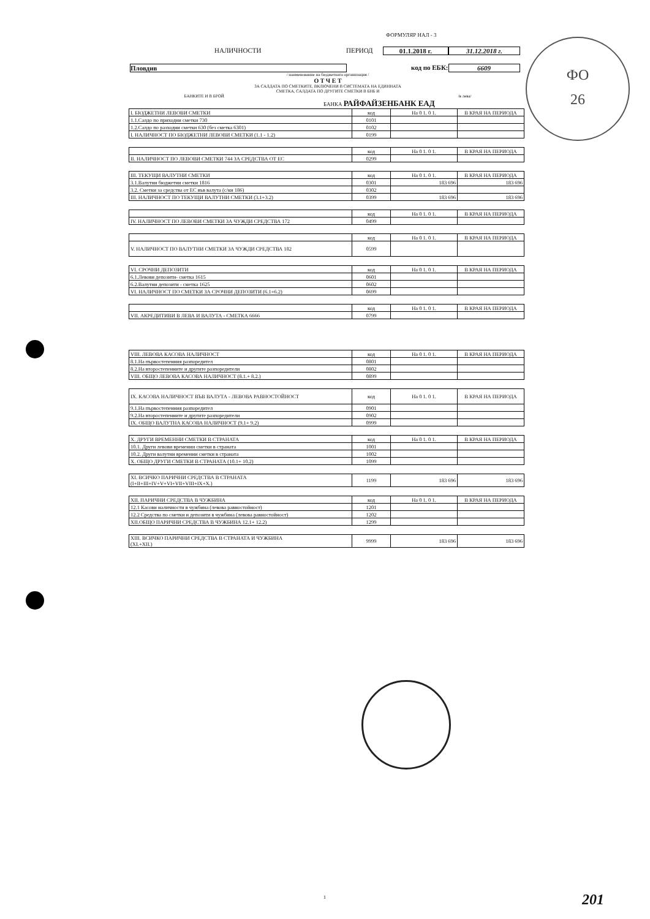ФОРМУЛЯР НАЛ - 3
НАЛИЧНОСТИ ПЕРИОД 01.1.2018 г. 31.12.2018 г.
Пловдив код по ЕБК: 6609
/ наименование на бюджетната организация /
О Т Ч Е Т
ЗА САЛДАТА ПО СМЕТКИТЕ, ВКЛЮЧЕНИ В СИСТЕМАТА НА ЕДИННАТА
СМЕТКА, САЛДАТА ПО ДРУГИТЕ СМЕТКИ В БНБ И
БАНКИТЕ И В БРОЙ /в лева/
БАНКА РАЙФАЙЗЕНБАНК ЕАД
| I. БЮДЖЕТНИ ЛЕВОВИ СМЕТКИ | код | На 0 1. 0 1. | В КРАЯ НА ПЕРИОДА |
| 1.1.Салдо по приходни сметки 730 | 0101 | | |
| 1.2.Салдо по разходни сметки 630 (без сметка 6301) | 0102 | | |
| I. НАЛИЧНОСТ ПО БЮДЖЕТНИ ЛЕВОВИ СМЕТКИ (1.1 - 1.2) | 0199 | | |
| | код | На 0 1. 0 1. | В КРАЯ НА ПЕРИОДА |
| II. НАЛИЧНОСТ ПО ЛЕВОВИ СМЕТКИ 744 ЗА СРЕДСТВА ОТ ЕС | 0299 | | |
| III. ТЕКУЩИ ВАЛУТНИ СМЕТКИ | код | На 0 1. 0 1. | В КРАЯ НА ПЕРИОДА |
| 3.1.Валутни бюджетни сметки 1816 | 0301 | 183 696 | 183 696 |
| 3.2. Сметки за средства от ЕС във валута (с/ки 186) | 0302 | | |
| III. НАЛИЧНОСТ ПО ТЕКУЩИ ВАЛУТНИ СМЕТКИ (3.1+3.2) | 0399 | 183 696 | 183 696 |
| | код | На 0 1. 0 1. | В КРАЯ НА ПЕРИОДА |
| IV. НАЛИЧНОСТ ПО ЛЕВОВИ СМЕТКИ ЗА ЧУЖДИ СРЕДСТВА 172 | 0499 | | |
| | код | На 0 1. 0 1. | В КРАЯ НА ПЕРИОДА |
| V. НАЛИЧНОСТ ПО ВАЛУТНИ СМЕТКИ ЗА ЧУЖДИ СРЕДСТВА 182 | 0599 | | |
| VI. СРОЧНИ ДЕПОЗИТИ | код | На 0 1. 0 1. | В КРАЯ НА ПЕРИОДА |
| 6.1.Левови депозити- сметка 1615 | 0601 | | |
| 6.2.Валутни депозити - сметка 1625 | 0602 | | |
| VI. НАЛИЧНОСТ ПО СМЕТКИ ЗА СРОЧНИ ДЕПОЗИТИ (6.1+6.2) | 0699 | | |
| | код | На 0 1. 0 1. | В КРАЯ НА ПЕРИОДА |
| VII. АКРЕДИТИВИ В ЛЕВА И ВАЛУТА - СМЕТКА 6666 | 0799 | | |
| VIII. ЛЕВОВА КАСОВА НАЛИЧНОСТ | код | На 0 1. 0 1. | В КРАЯ НА ПЕРИОДА |
| 8.1.На първостепенния разпоредител | 0801 | | |
| 8.2.На второстепенните и другите разпоредители | 0802 | | |
| VIII. ОБЩО ЛЕВОВА КАСОВА НАЛИЧНОСТ (8.1.+ 8.2.) | 0899 | | |
| IX. КАСОВА НАЛИЧНОСТ ВЪВ ВАЛУТА - ЛЕВОВА РАВНОСТОЙНОСТ | код | На 0 1. 0 1. | В КРАЯ НА ПЕРИОДА |
| 9.1.На първостепенния разпоредител | 0901 | | |
| 9.2.На второстепенните и другите разпоредители | 0902 | | |
| IX. ОБЩО ВАЛУТНА КАСОВА НАЛИЧНОСТ (9.1+ 9.2) | 0999 | | |
| X. ДРУГИ ВРЕМЕННИ СМЕТКИ В СТРАНАТА | код | На 0 1. 0 1. | В КРАЯ НА ПЕРИОДА |
| 10.1. Други левови временни сметки в страната | 1001 | | |
| 10.2. Други валутни временни сметки в страната | 1002 | | |
| X. ОБЩО ДРУГИ СМЕТКИ В СТРАНАТА (10.1+ 10.2) | 1099 | | |
| XI. ВСИЧКО ПАРИЧНИ СРЕДСТВА В СТРАНАТА (I+II+III+IV+V+VI+VII+VIII+IX+X.) | 1199 | 183 696 | 183 696 |
| XII. ПАРИЧНИ СРЕДСТВА В ЧУЖБИНА | код | На 0 1. 0 1. | В КРАЯ НА ПЕРИОДА |
| 12.1 Касови наличности в чужбина (левова равностойност) | 1201 | | |
| 12.2 Средства по сметки и депозити в чужбина (левова равностойност) | 1202 | | |
| XII.ОБЩО ПАРИЧНИ СРЕДСТВА В ЧУЖБИНА 12.1+ 12.2) | 1299 | | |
| XIII. ВСИЧКО ПАРИЧНИ СРЕДСТВА В СТРАНАТА И ЧУЖБИНА (XI.+XII.) | 9999 | 183 696 | 183 696 |
ФО
26
1 201